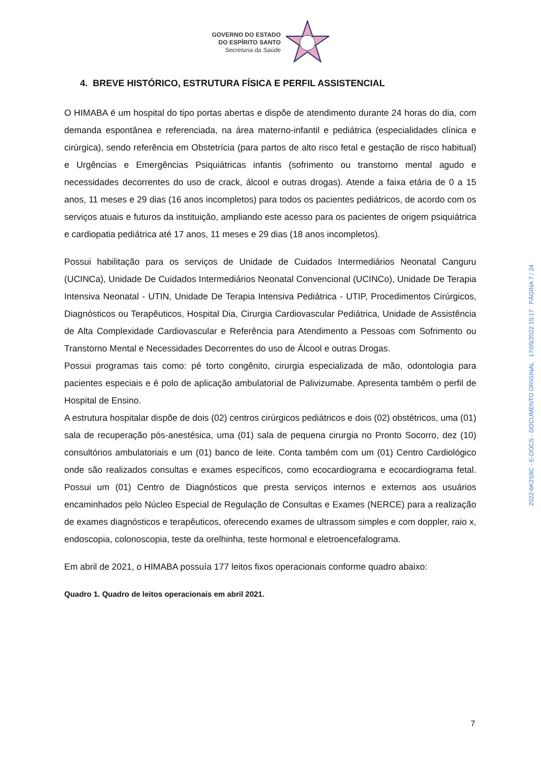GOVERNO DO ESTADO
DO ESPÍRITO SANTO
Secretaria da Saúde
4. BREVE HISTÓRICO, ESTRUTURA FÍSICA E PERFIL ASSISTENCIAL
O HIMABA é um hospital do tipo portas abertas e dispõe de atendimento durante 24 horas do dia, com demanda espontânea e referenciada, na área materno-infantil e pediátrica (especialidades clínica e cirúrgica), sendo referência em Obstetrícia (para partos de alto risco fetal e gestação de risco habitual) e Urgências e Emergências Psiquiátricas infantis (sofrimento ou transtorno mental agudo e necessidades decorrentes do uso de crack, álcool e outras drogas). Atende a faixa etária de 0 a 15 anos, 11 meses e 29 dias (16 anos incompletos) para todos os pacientes pediátricos, de acordo com os serviços atuais e futuros da instituição, ampliando este acesso para os pacientes de origem psiquiátrica e cardiopatia pediátrica até 17 anos, 11 meses e 29 dias (18 anos incompletos).
Possui habilitação para os serviços de Unidade de Cuidados Intermediários Neonatal Canguru (UCINCa), Unidade De Cuidados Intermediários Neonatal Convencional (UCINCo), Unidade De Terapia Intensiva Neonatal - UTIN, Unidade De Terapia Intensiva Pediátrica - UTIP, Procedimentos Cirúrgicos, Diagnósticos ou Terapêuticos, Hospital Dia, Cirurgia Cardiovascular Pediátrica, Unidade de Assistência de Alta Complexidade Cardiovascular e Referência para Atendimento a Pessoas com Sofrimento ou Transtorno Mental e Necessidades Decorrentes do uso de Álcool e outras Drogas.
Possui programas tais como: pé torto congênito, cirurgia especializada de mão, odontologia para pacientes especiais e é polo de aplicação ambulatorial de Palivizumabe. Apresenta também o perfil de Hospital de Ensino.
A estrutura hospitalar dispõe de dois (02) centros cirúrgicos pediátricos e dois (02) obstétricos, uma (01) sala de recuperação pós-anestésica, uma (01) sala de pequena cirurgia no Pronto Socorro, dez (10) consultórios ambulatoriais e um (01) banco de leite. Conta também com um (01) Centro Cardiológico onde são realizados consultas e exames específicos, como ecocardiograma e ecocardiograma fetal. Possui um (01) Centro de Diagnósticos que presta serviços internos e externos aos usuários encaminhados pelo Núcleo Especial de Regulação de Consultas e Exames (NERCE) para a realização de exames diagnósticos e terapêuticos, oferecendo exames de ultrassom simples e com doppler, raio x, endoscopia, colonoscopia, teste da orelhinha, teste hormonal e eletroencefalograma.
Em abril de 2021, o HIMABA possuía 177 leitos fixos operacionais conforme quadro abaixo:
Quadro 1. Quadro de leitos operacionais em abril 2021.
2022-6K2S9C - E-DOCS - DOCUMENTO ORIGINAL 17/05/2022 15:17 PÁGINA 7 / 24
7